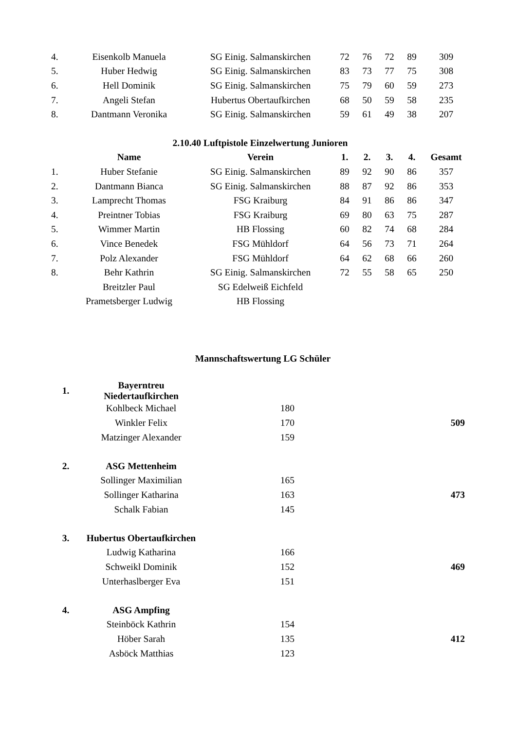| 4. | Eisenkolb Manuela | SG Einig. Salmanskirchen | 72 | 76 | 72 | 89 | 309 |
| 5. | Huber Hedwig | SG Einig. Salmanskirchen | 83 | 73 | 77 | 75 | 308 |
| 6. | Hell Dominik | SG Einig. Salmanskirchen | 75 | 79 | 60 | 59 | 273 |
| 7. | Angeli Stefan | Hubertus Obertaufkirchen | 68 | 50 | 59 | 58 | 235 |
| 8. | Dantmann Veronika | SG Einig. Salmanskirchen | 59 | 61 | 49 | 38 | 207 |
| 2.10.40 Luftpistole Einzelwertung Junioren | | | | | | | |
| | Name | Verein | 1. | 2. | 3. | 4. | Gesamt |
| 1. | Huber Stefanie | SG Einig. Salmanskirchen | 89 | 92 | 90 | 86 | 357 |
| 2. | Dantmann Bianca | SG Einig. Salmanskirchen | 88 | 87 | 92 | 86 | 353 |
| 3. | Lamprecht Thomas | FSG Kraiburg | 84 | 91 | 86 | 86 | 347 |
| 4. | Preintner Tobias | FSG Kraiburg | 69 | 80 | 63 | 75 | 287 |
| 5. | Wimmer Martin | HB Flossing | 60 | 82 | 74 | 68 | 284 |
| 6. | Vince Benedek | FSG Mühldorf | 64 | 56 | 73 | 71 | 264 |
| 7. | Polz Alexander | FSG Mühldorf | 64 | 62 | 68 | 66 | 260 |
| 8. | Behr Kathrin | SG Einig. Salmanskirchen | 72 | 55 | 58 | 65 | 250 |
| | Breitzler Paul | SG Edelweiß Eichfeld | | | | | |
| | Prametsberger Ludwig | HB Flossing | | | | | |
Mannschaftswertung LG Schüler
| 1. | Bayerntreu Niedertaufkirchen | | |
| | Kohlbeck Michael | 180 | |
| | Winkler Felix | 170 | 509 |
| | Matzinger Alexander | 159 | |
| 2. | ASG Mettenheim | | |
| | Sollinger Maximilian | 165 | |
| | Sollinger Katharina | 163 | 473 |
| | Schalk Fabian | 145 | |
| 3. | Hubertus Obertaufkirchen | | |
| | Ludwig Katharina | 166 | |
| | Schweikl Dominik | 152 | 469 |
| | Unterhaslberger Eva | 151 | |
| 4. | ASG Ampfing | | |
| | Steinböck Kathrin | 154 | |
| | Höber Sarah | 135 | 412 |
| | Asböck Matthias | 123 | |